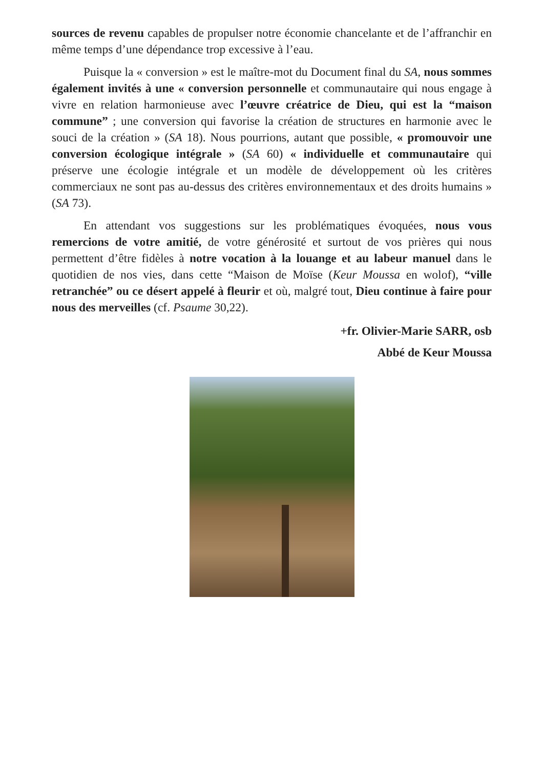sources de revenu capables de propulser notre économie chancelante et de l’affranchir en même temps d’une dépendance trop excessive à l’eau.
Puisque la « conversion » est le maître-mot du Document final du SA, nous sommes également invités à une « conversion personnelle et communautaire qui nous engage à vivre en relation harmonieuse avec l’œuvre créatrice de Dieu, qui est la “maison commune” ; une conversion qui favorise la création de structures en harmonie avec le souci de la création » (SA 18). Nous pourrions, autant que possible, « promouvoir une conversion écologique intégrale » (SA 60) « individuelle et communautaire qui préserve une écologie intégrale et un modèle de développement où les critères commerciaux ne sont pas au-dessus des critères environnementaux et des droits humains » (SA 73).
En attendant vos suggestions sur les problématiques évoquées, nous vous remercions de votre amitié, de votre générosité et surtout de vos prières qui nous permettent d’être fidèles à notre vocation à la louange et au labeur manuel dans le quotidien de nos vies, dans cette “Maison de Moïse (Keur Moussa en wolof), “ville retranchée” ou ce désert appelé à fleurir et où, malgré tout, Dieu continue à faire pour nous des merveilles (cf. Psaume 30,22).
+fr. Olivier-Marie SARR, osb
Abbé de Keur Moussa